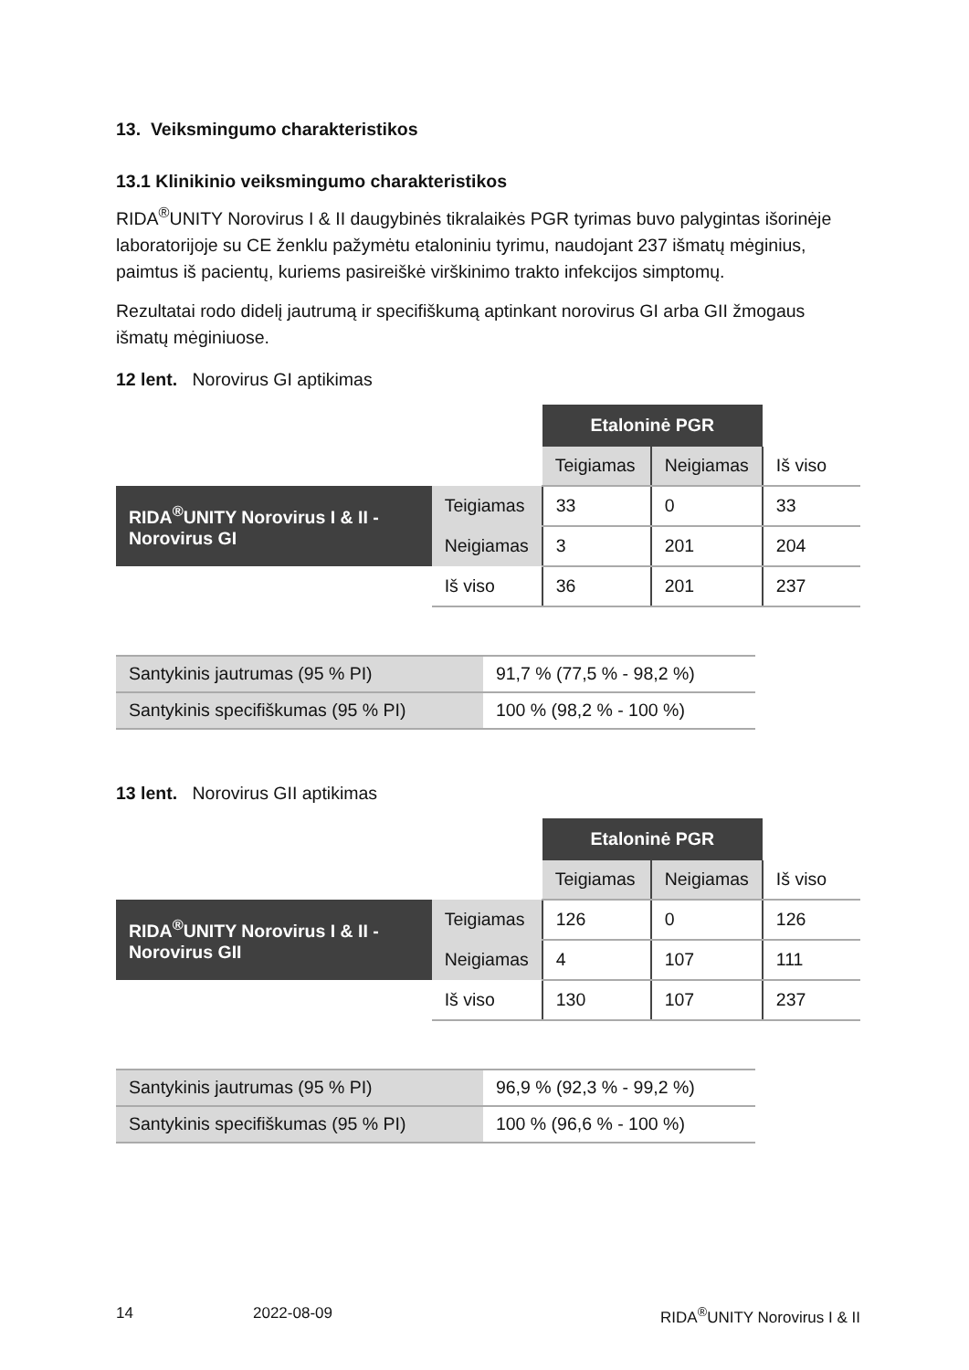13. Veiksmingumo charakteristikos
13.1 Klinikinio veiksmingumo charakteristikos
RIDA<sup>®</sup>UNITY Norovirus I & II daugybinės tikralaikės PGR tyrimas buvo palygintas išorinėje laboratorijoje su CE ženklu pažymėtu etaloniniu tyrimu, naudojant 237 išmatų mėginius, paimtus iš pacientų, kuriems pasireiškė virškinimo trakto infekcijos simptomų.
Rezultatai rodo didelį jautrumą ir specifiškumą aptinkant norovirus GI arba GII žmogaus išmatų mėginiuose.
12 lent. Norovirus GI aptikimas
| | | Etaloninė PGR | | |
| | | Teigiamas | Neigiamas | Iš viso |
| RIDA<sup>®</sup>UNITY Norovirus I & II - Norovirus GI | Teigiamas | 33 | 0 | 33 |
| | Neigiamas | 3 | 201 | 204 |
| | Iš viso | 36 | 201 | 237 |
| Santykinis jautrumas (95 % PI) | 91,7 % (77,5 % - 98,2 %) |
| Santykinis specifiškumas (95 % PI) | 100 % (98,2 % - 100 %) |
13 lent. Norovirus GII aptikimas
| | | Etaloninė PGR | | |
| | | Teigiamas | Neigiamas | Iš viso |
| RIDA<sup>®</sup>UNITY Norovirus I & II - Norovirus GII | Teigiamas | 126 | 0 | 126 |
| | Neigiamas | 4 | 107 | 111 |
| | Iš viso | 130 | 107 | 237 |
| Santykinis jautrumas (95 % PI) | 96,9 % (92,3 % - 99,2 %) |
| Santykinis specifiškumas (95 % PI) | 100 % (96,6 % - 100 %) |
14 2022-08-09 RIDA<sup>®</sup>UNITY Norovirus I & II